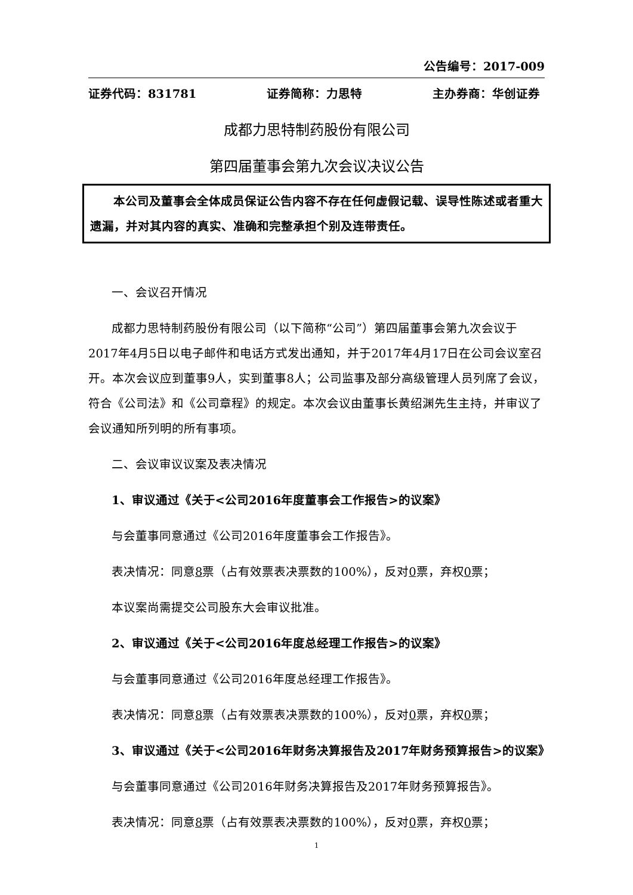公告编号：2017-009
证券代码：831781 证券简称：力思特 主办券商：华创证券
成都力思特制药股份有限公司
第四届董事会第九次会议决议公告
本公司及董事会全体成员保证公告内容不存在任何虚假记载、误导性陈述或者重大遗漏，并对其内容的真实、准确和完整承担个别及连带责任。
一、会议召开情况
成都力思特制药股份有限公司（以下简称“公司”）第四届董事会第九次会议于2017年4月5日以电子邮件和电话方式发出通知，并于2017年4月17日在公司会议室召开。本次会议应到董事9人，实到董事8人；公司监事及部分高级管理人员列席了会议，符合《公司法》和《公司章程》的规定。本次会议由董事长黄绍渊先生主持，并审议了会议通知所列明的所有事项。
二、会议审议议案及表决情况
1、审议通过《关于<公司2016年度董事会工作报告>的议案》
与会董事同意通过《公司2016年度董事会工作报告》。
表决情况：同意8票（占有效票表决票数的100%），反对0票，弃权0票；
本议案尚需提交公司股东大会审议批准。
2、审议通过《关于<公司2016年度总经理工作报告>的议案》
与会董事同意通过《公司2016年度总经理工作报告》。
表决情况：同意8票（占有效票表决票数的100%），反对0票，弃权0票；
3、审议通过《关于<公司2016年财务决算报告及2017年财务预算报告>的议案》
与会董事同意通过《公司2016年财务决算报告及2017年财务预算报告》。
表决情况：同意8票（占有效票表决票数的100%），反对0票，弃权0票；
1